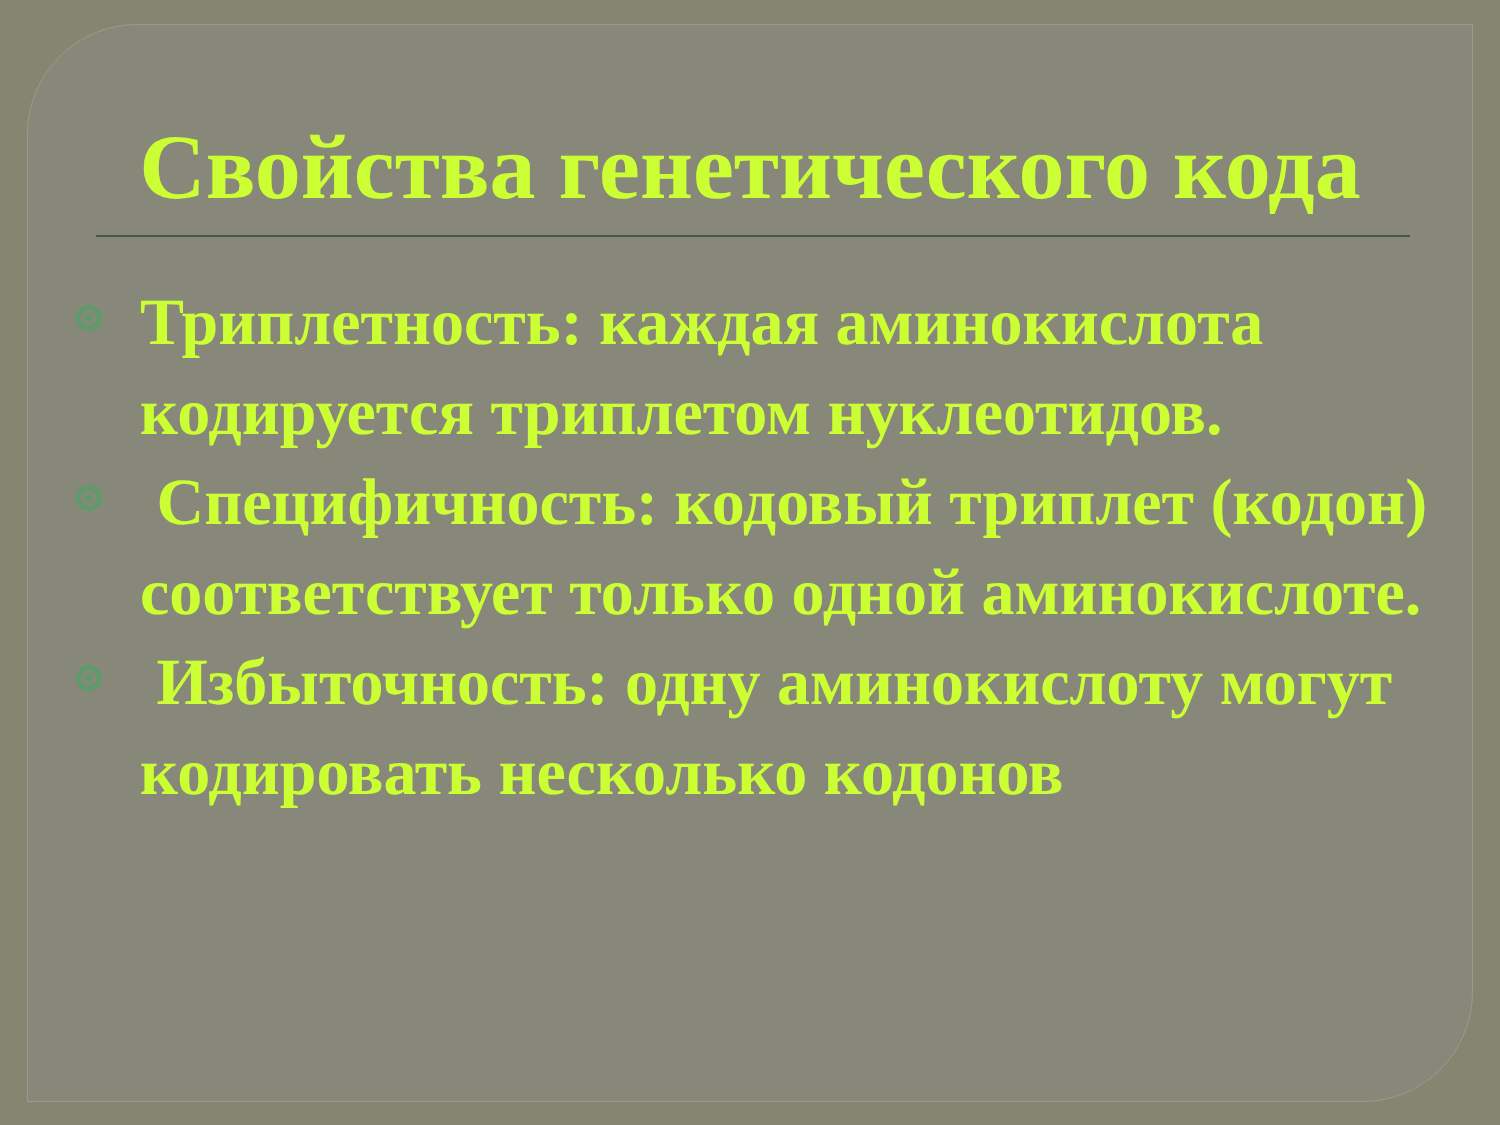Свойства генетического кода
Триплетность: каждая аминокислота кодируется триплетом нуклеотидов.
Специфичность: кодовый триплет (кодон) соответствует только одной аминокислоте.
Избыточность: одну аминокислоту могут кодировать несколько кодонов